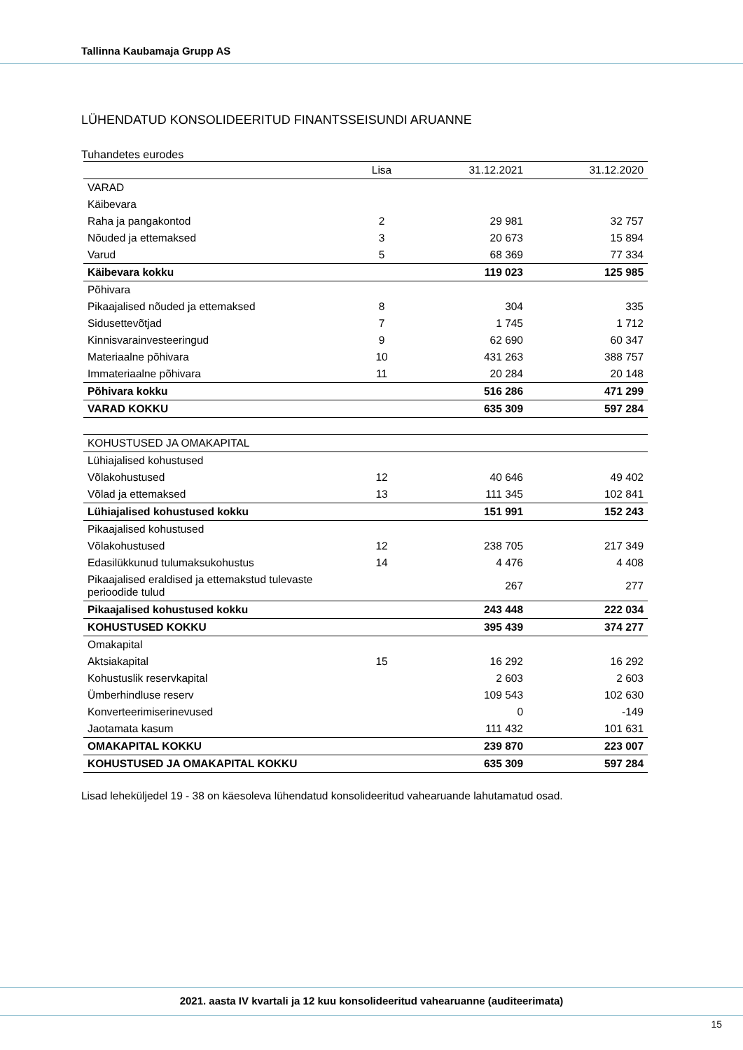Tallinna Kaubamaja Grupp AS
LÜHENDATUD KONSOLIDEERITUD FINANTSSEISUNDI ARUANNE
Tuhandetes eurodes
| | Lisa | 31.12.2021 | 31.12.2020 |
| --- | --- | --- | --- |
| VARAD | | | |
| Käibevara | | | |
| Raha ja pangakontod | 2 | 29 981 | 32 757 |
| Nõuded ja ettemaksed | 3 | 20 673 | 15 894 |
| Varud | 5 | 68 369 | 77 334 |
| Käibevara kokku | | 119 023 | 125 985 |
| Põhivara | | | |
| Pikaajalised nõuded ja ettemaksed | 8 | 304 | 335 |
| Sidusettevõtjad | 7 | 1 745 | 1 712 |
| Kinnisvarainvesteeringud | 9 | 62 690 | 60 347 |
| Materiaalne põhivara | 10 | 431 263 | 388 757 |
| Immateriaalne põhivara | 11 | 20 284 | 20 148 |
| Põhivara kokku | | 516 286 | 471 299 |
| VARAD KOKKU | | 635 309 | 597 284 |
| KOHUSTUSED JA OMAKAPITAL | | | |
| Lühiajalised kohustused | | | |
| Võlakohustused | 12 | 40 646 | 49 402 |
| Võlad ja ettemaksed | 13 | 111 345 | 102 841 |
| Lühiajalised kohustused kokku | | 151 991 | 152 243 |
| Pikaajalised kohustused | | | |
| Võlakohustused | 12 | 238 705 | 217 349 |
| Edasilükkunud tulumaksukohustus | 14 | 4 476 | 4 408 |
| Pikaajalised eraldised ja ettemakstud tulevaste perioodide tulud | | 267 | 277 |
| Pikaajalised kohustused kokku | | 243 448 | 222 034 |
| KOHUSTUSED KOKKU | | 395 439 | 374 277 |
| Omakapital | | | |
| Aktsiakapital | 15 | 16 292 | 16 292 |
| Kohustuslik reservkapital | | 2 603 | 2 603 |
| Ümberhindluse reserv | | 109 543 | 102 630 |
| Konverteerimiserinevused | | 0 | -149 |
| Jaotamata kasum | | 111 432 | 101 631 |
| OMAKAPITAL KOKKU | | 239 870 | 223 007 |
| KOHUSTUSED JA OMAKAPITAL KOKKU | | 635 309 | 597 284 |
Lisad leheküljedel 19 - 38 on käesoleva lühendatud konsolideeritud vahearuande lahutamatud osad.
2021. aasta IV kvartali ja 12 kuu konsolideeritud vahearuanne (auditeerimata)
15